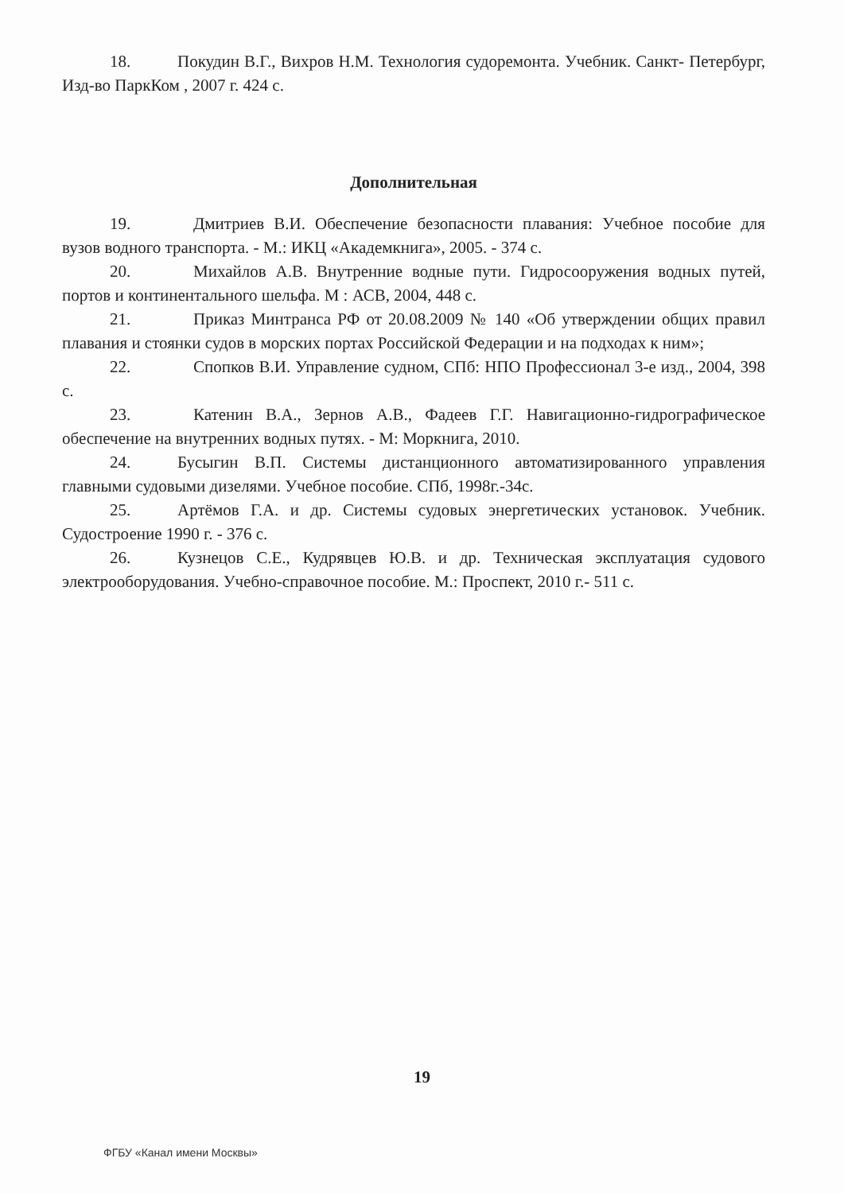18. Покудин В.Г., Вихров Н.М. Технология судоремонта. Учебник. Санкт- Петербург, Изд-во ПаркКом , 2007 г. 424 с.
Дополнительная
19. Дмитриев В.И. Обеспечение безопасности плавания: Учебное пособие для вузов водного транспорта. - М.: ИКЦ «Академкнига», 2005. - 374 с.
20. Михайлов А.В. Внутренние водные пути. Гидросооружения водных путей, портов и континентального шельфа. М : АСВ, 2004, 448 с.
21. Приказ Минтранса РФ от 20.08.2009 № 140 «Об утверждении общих правил плавания и стоянки судов в морских портах Российской Федерации и на подходах к ним»;
22. Спопков В.И. Управление судном, СПб: НПО Профессионал 3-е изд., 2004, 398 с.
23. Катенин В.А., Зернов А.В., Фадеев Г.Г. Навигационно-гидрографическое обеспечение на внутренних водных путях. - М: Моркнига, 2010.
24. Бусыгин В.П. Системы дистанционного автоматизированного управления главными судовыми дизелями. Учебное пособие. СПб, 1998г.-34с.
25. Артёмов Г.А. и др. Системы судовых энергетических установок. Учебник. Судостроение 1990 г. - 376 с.
26. Кузнецов С.Е., Кудрявцев Ю.В. и др. Техническая эксплуатация судового электрооборудования. Учебно-справочное пособие. М.: Проспект, 2010 г.- 511 с.
19
ФГБУ «Канал имени Москвы»